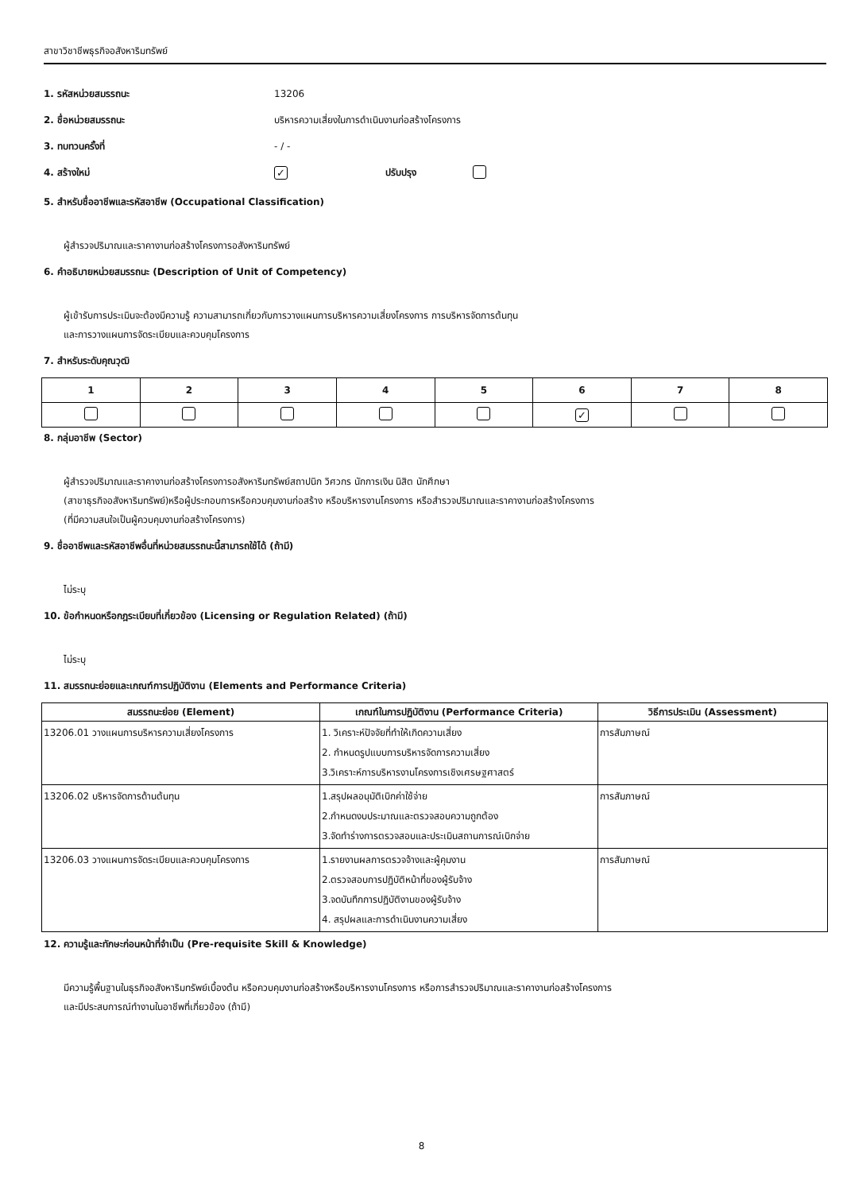สาขาวิชาชีพธุรกิจอสังหาริมทรัพย์
1. รหัสหน่วยสมรรถนะ 13206
2. ชื่อหน่วยสมรรถนะ บริหารความเสี่ยงในการดำเนินงานก่อสร้างโครงการ
3. ทบทวนครั้งที่ - / -
4. สร้างใหม่ ✓ ปรับปรุง
5. สำหรับชื่ออาชีพและรหัสอาชีพ (Occupational Classification)
ผู้สำรวจปริมาณและราคางานก่อสร้างโครงการอสังหาริมทรัพย์
6. คำอธิบายหน่วยสมรรถนะ (Description of Unit of Competency)
ผู้เข้ารับการประเมินจะต้องมีความรู้ ความสามารถเกี่ยวกับการวางแผนการบริหารความเสี่ยงโครงการ การบริหารจัดการต้นทุน
และการวางแผนการจัดระเบียบและควบคุมโครงการ
7. สำหรับระดับคุณวุฒิ
| 1 | 2 | 3 | 4 | 5 | 6 | 7 | 8 |
| | | | | | ✓ | | |
8. กลุ่มอาชีพ (Sector)
ผู้สำรวจปริมาณและราคางานก่อสร้างโครงการอสังหาริมทรัพย์สถาปนิก วิศวกร นักการเงิน นิสิต นักศึกษา
(สาขาธุรกิจอสังหาริมทรัพย์)หรือผู้ประกอบการหรือควบคุมงานก่อสร้าง หรือบริหารงานโครงการ หรือสำรวจปริมาณและราคางานก่อสร้างโครงการ
(ที่มีความสนใจเป็นผู้ควบคุมงานก่อสร้างโครงการ)
9. ชื่ออาชีพและรหัสอาชีพอื่นที่หน่วยสมรรถนะนี้สามารถใช้ได้ (ถ้ามี)
ไม่ระบุ
10. ข้อกำหนดหรือกฎระเบียบที่เกี่ยวข้อง (Licensing or Regulation Related) (ถ้ามี)
ไม่ระบุ
11. สมรรถนะย่อยและเกณฑ์การปฏิบัติงาน (Elements and Performance Criteria)
| สมรรถนะย่อย (Element) | เกณฑ์ในการปฏิบัติงาน (Performance Criteria) | วิธีการประเมิน (Assessment) |
| --- | --- | --- |
| 13206.01 วางแผนการบริหารความเสี่ยงโครงการ | 1. วิเคราะห์ปัจจัยที่ทำให้เกิดความเสี่ยง 2. กำหนดรูปแบบการบริหารจัดการความเสี่ยง 3.วิเคราะห์การบริหารงานโครงการเชิงเศรษฐศาสตร์ | การสัมภาษณ์ |
| 13206.02 บริหารจัดการด้านต้นทุน | 1.สรุปผลอนุมัติเบิกค่าใช้จ่าย 2.กำหนดงบประมาณและตรวจสอบความถูกต้อง 3.จัดทำร่างการตรวจสอบและประเมินสถานการณ์เบิกจ่าย | การสัมภาษณ์ |
| 13206.03 วางแผนการจัดระเบียบและควบคุมโครงการ | 1.รายงานผลการตรวจจ้างและผู้คุมงาน 2.ตรวจสอบการปฏิบัติหน้าที่ของผู้รับจ้าง 3.จดบันทึกการปฏิบัติงานของผู้รับจ้าง 4. สรุปผลและการดำเนินงานความเสี่ยง | การสัมภาษณ์ |
12. ความรู้และทักษะก่อนหน้าที่จำเป็น (Pre-requisite Skill & Knowledge)
มีความรู้พื้นฐานในธุรกิจอสังหาริมทรัพย์เบื้องต้น หรือควบคุมงานก่อสร้างหรือบริหารงานโครงการ หรือการสำรวจปริมาณและราคางานก่อสร้างโครงการ
และมีประสบการณ์ทำงานในอาชีพที่เกี่ยวข้อง (ถ้ามี)
8